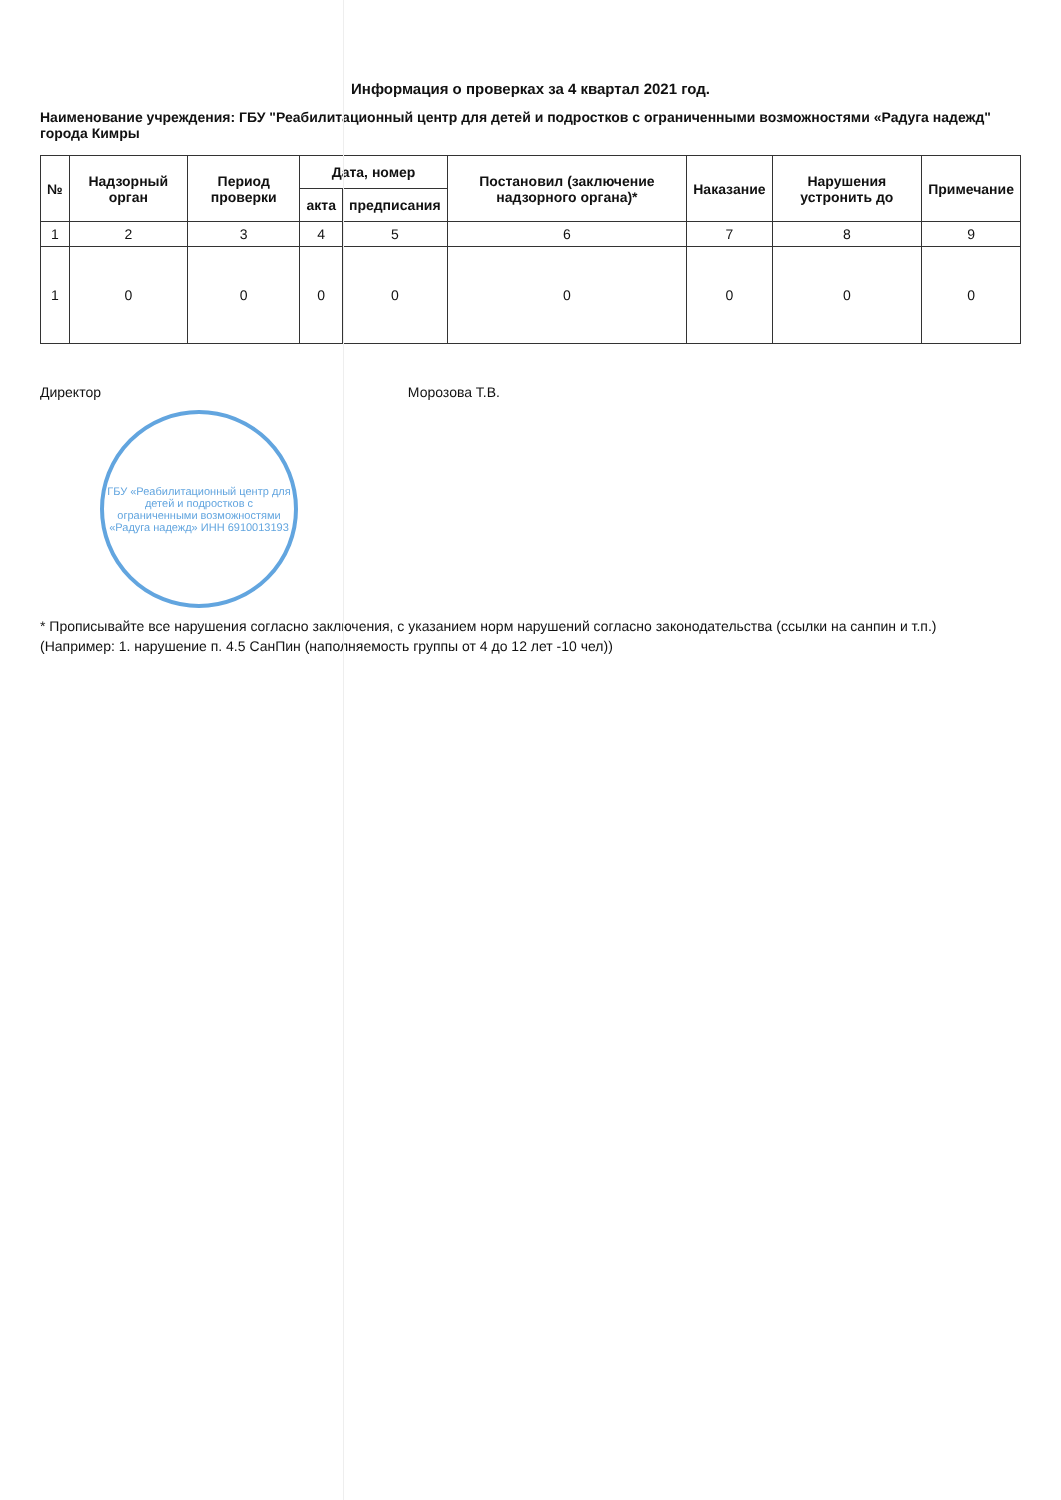Информация о проверках за 4 квартал 2021 год.
Наименование учреждения: ГБУ "Реабилитационный центр для детей и подростков с ограниченными возможностями «Радуга надежд" города Кимры
| № | Надзорный орган | Период проверки | Дата, номер | | Постановил (заключение надзорного органа)* | Наказание | Нарушения устронить до | Примечание |
| --- | --- | --- | --- | --- | --- | --- | --- | --- |
| | | | акта | предписания | | | | |
| 1 | 2 | 3 | 4 | 5 | 6 | 7 | 8 | 9 |
| 1 | 0 | 0 | 0 | 0 | 0 | 0 | 0 | 0 |
Директор Морозова Т.В.
ГБУ «Реабилитационный центр для детей и подростков с ограниченными возможностями «Радуга надежд» ИНН 6910013193
* Прописывайте все нарушения согласно заключения, с указанием норм нарушений согласно законодательства (ссылки на санпин и т.п.)
(Например: 1. нарушение п. 4.5 СанПин (наполняемость группы от 4 до 12 лет -10 чел))